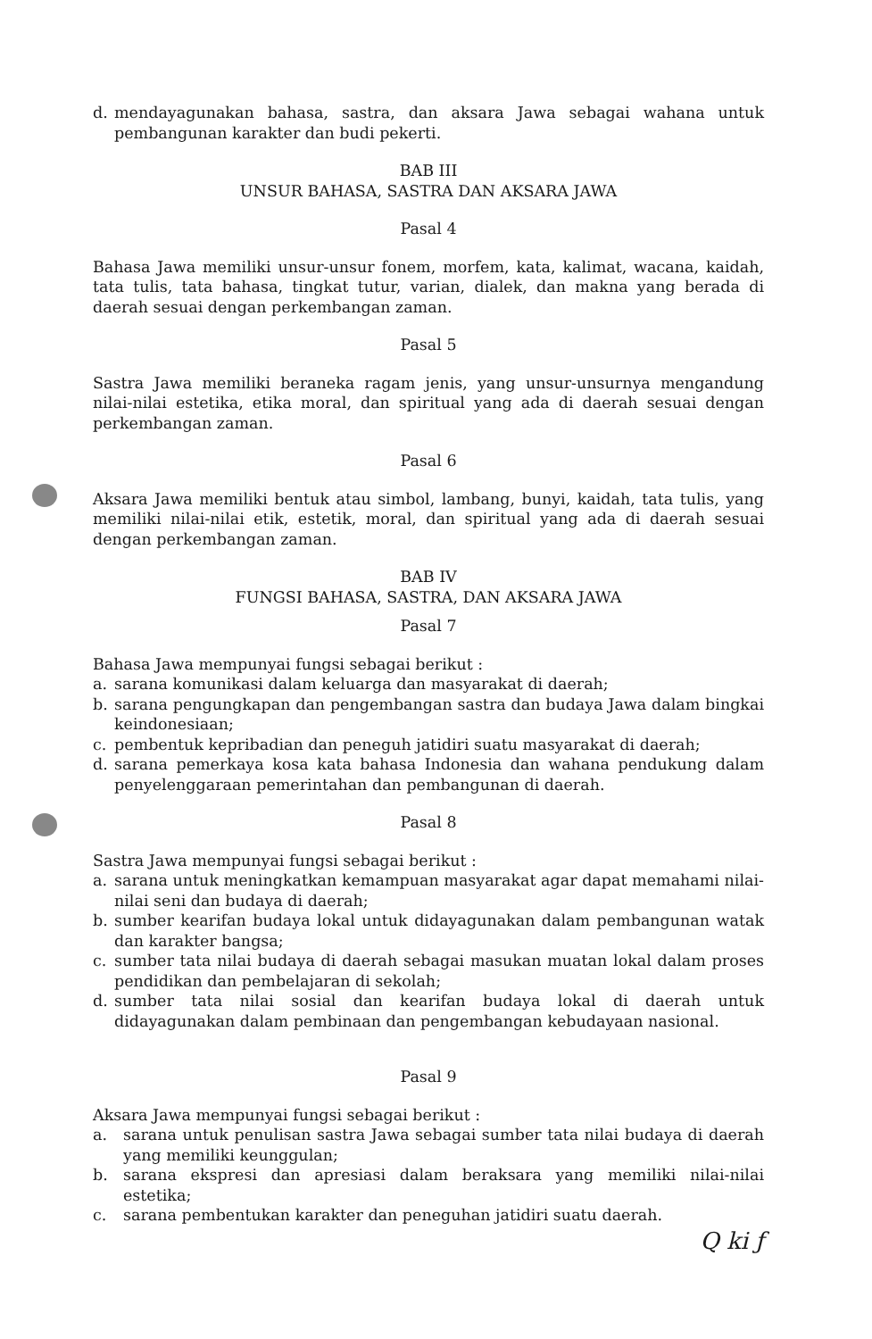d. mendayagunakan bahasa, sastra, dan aksara Jawa sebagai wahana untuk pembangunan karakter dan budi pekerti.
BAB III
UNSUR BAHASA, SASTRA DAN AKSARA JAWA
Pasal 4
Bahasa Jawa memiliki unsur-unsur fonem, morfem, kata, kalimat, wacana, kaidah, tata tulis, tata bahasa, tingkat tutur, varian, dialek, dan makna yang berada di daerah sesuai dengan perkembangan zaman.
Pasal 5
Sastra Jawa memiliki beraneka ragam jenis, yang unsur-unsurnya mengandung nilai-nilai estetika, etika moral, dan spiritual yang ada di daerah sesuai dengan perkembangan zaman.
Pasal 6
Aksara Jawa memiliki bentuk atau simbol, lambang, bunyi, kaidah, tata tulis, yang memiliki nilai-nilai etik, estetik, moral, dan spiritual yang ada di daerah sesuai dengan perkembangan zaman.
BAB IV
FUNGSI BAHASA, SASTRA, DAN AKSARA JAWA
Pasal 7
Bahasa Jawa mempunyai fungsi sebagai berikut :
a. sarana komunikasi dalam keluarga dan masyarakat di daerah;
b. sarana pengungkapan dan pengembangan sastra dan budaya Jawa dalam bingkai keindonesiaan;
c. pembentuk kepribadian dan peneguh jatidiri suatu masyarakat di daerah;
d. sarana pemerkaya kosa kata bahasa Indonesia dan wahana pendukung dalam penyelenggaraan pemerintahan dan pembangunan di daerah.
Pasal 8
Sastra Jawa mempunyai fungsi sebagai berikut :
a. sarana untuk meningkatkan kemampuan masyarakat agar dapat memahami nilai-nilai seni dan budaya di daerah;
b. sumber kearifan budaya lokal untuk didayagunakan dalam pembangunan watak dan karakter bangsa;
c. sumber tata nilai budaya di daerah sebagai masukan muatan lokal dalam proses pendidikan dan pembelajaran di sekolah;
d. sumber tata nilai sosial dan kearifan budaya lokal di daerah untuk didayagunakan dalam pembinaan dan pengembangan kebudayaan nasional.
Pasal 9
Aksara Jawa mempunyai fungsi sebagai berikut :
a. sarana untuk penulisan sastra Jawa sebagai sumber tata nilai budaya di daerah yang memiliki keunggulan;
b. sarana ekspresi dan apresiasi dalam beraksara yang memiliki nilai-nilai estetika;
c. sarana pembentukan karakter dan peneguhan jatidiri suatu daerah.
Q ki ƒ